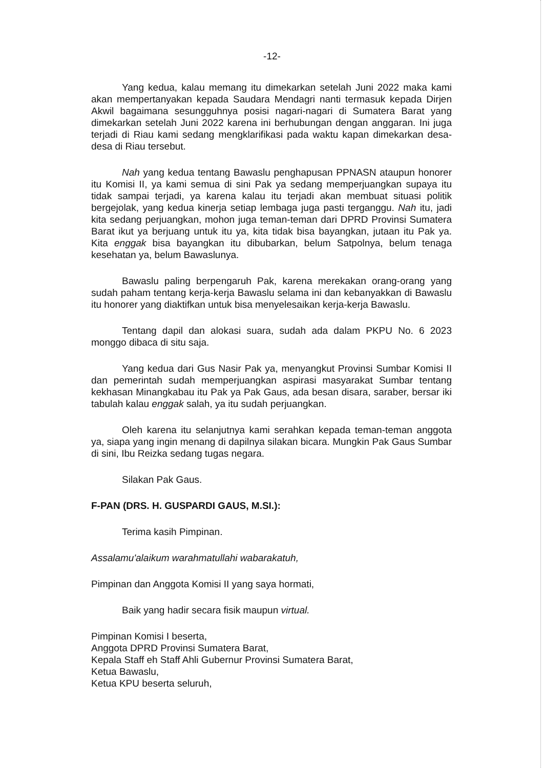-12-
Yang kedua, kalau memang itu dimekarkan setelah Juni 2022 maka kami akan mempertanyakan kepada Saudara Mendagri nanti termasuk kepada Dirjen Akwil bagaimana sesungguhnya posisi nagari-nagari di Sumatera Barat yang dimekarkan setelah Juni 2022 karena ini berhubungan dengan anggaran. Ini juga terjadi di Riau kami sedang mengklarifikasi pada waktu kapan dimekarkan desa-desa di Riau tersebut.
Nah yang kedua tentang Bawaslu penghapusan PPNASN ataupun honorer itu Komisi II, ya kami semua di sini Pak ya sedang memperjuangkan supaya itu tidak sampai terjadi, ya karena kalau itu terjadi akan membuat situasi politik bergejolak, yang kedua kinerja setiap lembaga juga pasti terganggu. Nah itu, jadi kita sedang perjuangkan, mohon juga teman-teman dari DPRD Provinsi Sumatera Barat ikut ya berjuang untuk itu ya, kita tidak bisa bayangkan, jutaan itu Pak ya. Kita enggak bisa bayangkan itu dibubarkan, belum Satpolnya, belum tenaga kesehatan ya, belum Bawaslunya.
Bawaslu paling berpengaruh Pak, karena merekakan orang-orang yang sudah paham tentang kerja-kerja Bawaslu selama ini dan kebanyakkan di Bawaslu itu honorer yang diaktifkan untuk bisa menyelesaikan kerja-kerja Bawaslu.
Tentang dapil dan alokasi suara, sudah ada dalam PKPU No. 6 2023 monggo dibaca di situ saja.
Yang kedua dari Gus Nasir Pak ya, menyangkut Provinsi Sumbar Komisi II dan pemerintah sudah memperjuangkan aspirasi masyarakat Sumbar tentang kekhasan Minangkabau itu Pak ya Pak Gaus, ada besan disara, saraber, bersar iki tabulah kalau enggak salah, ya itu sudah perjuangkan.
Oleh karena itu selanjutnya kami serahkan kepada teman-teman anggota ya, siapa yang ingin menang di dapilnya silakan bicara. Mungkin Pak Gaus Sumbar di sini, Ibu Reizka sedang tugas negara.
Silakan Pak Gaus.
F-PAN (DRS. H. GUSPARDI GAUS, M.SI.):
Terima kasih Pimpinan.
Assalamu'alaikum warahmatullahi wabarakatuh,
Pimpinan dan Anggota Komisi II yang saya hormati,
Baik yang hadir secara fisik maupun virtual.
Pimpinan Komisi I beserta,
Anggota DPRD Provinsi Sumatera Barat,
Kepala Staff eh Staff Ahli Gubernur Provinsi Sumatera Barat,
Ketua Bawaslu,
Ketua KPU beserta seluruh,